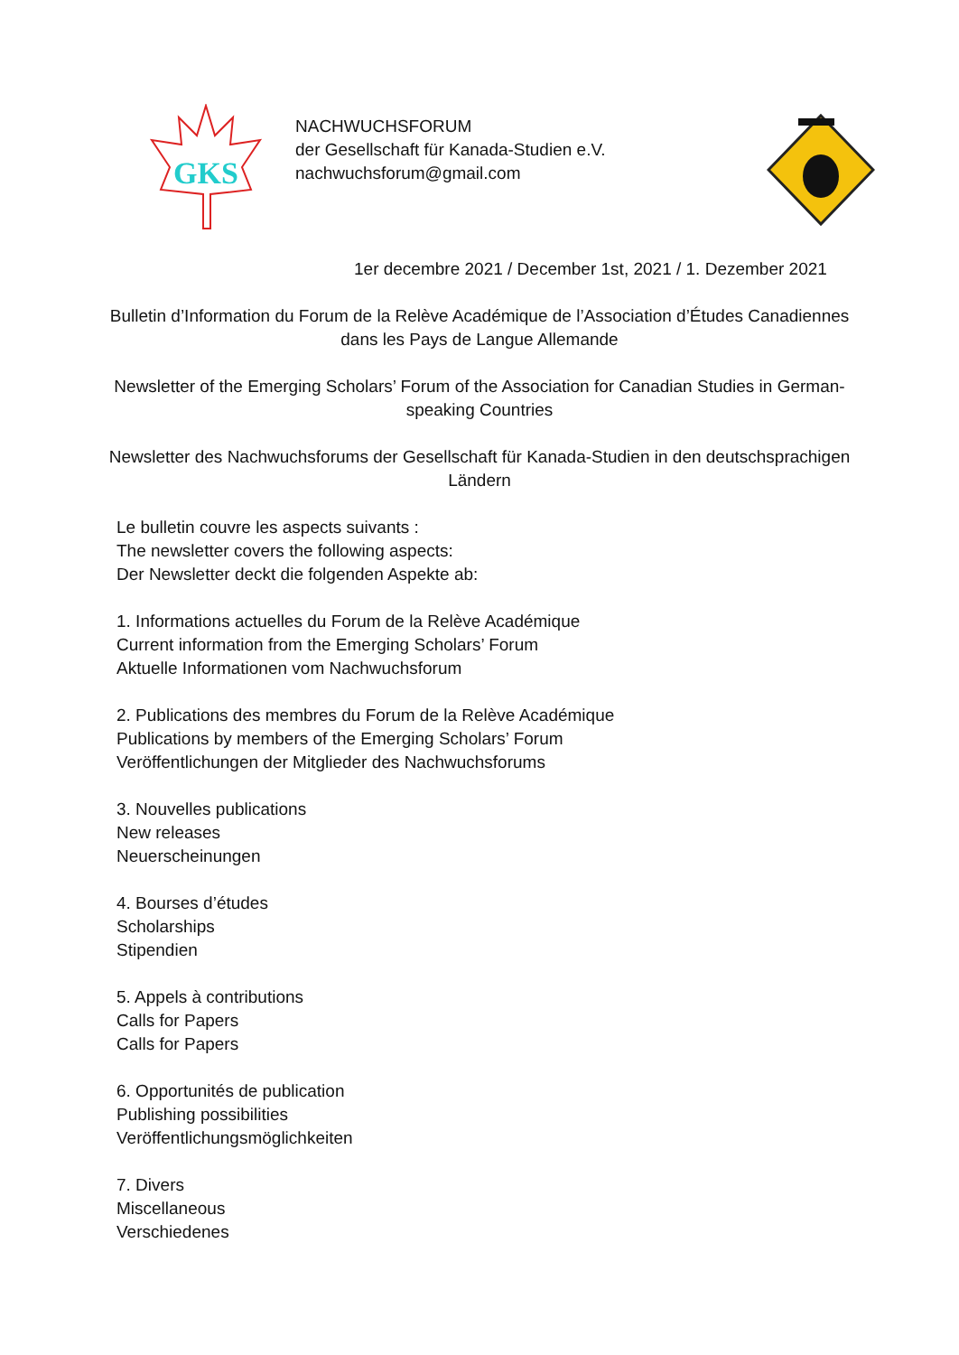GKS
NACHWUCHSFORUM
der Gesellschaft für Kanada-Studien e.V.
nachwuchsforum@gmail.com
1er decembre 2021 / December 1st, 2021 / 1. Dezember 2021
Bulletin d’Information du Forum de la Relève Académique de l’Association d’Études Canadiennes dans les Pays de Langue Allemande
Newsletter of the Emerging Scholars’ Forum of the Association for Canadian Studies in German-speaking Countries
Newsletter des Nachwuchsforums der Gesellschaft für Kanada-Studien in den deutschsprachigen Ländern
Le bulletin couvre les aspects suivants :
The newsletter covers the following aspects:
Der Newsletter deckt die folgenden Aspekte ab:
1. Informations actuelles du Forum de la Relève Académique
Current information from the Emerging Scholars’ Forum
Aktuelle Informationen vom Nachwuchsforum
2. Publications des membres du Forum de la Relève Académique
Publications by members of the Emerging Scholars’ Forum
Veröffentlichungen der Mitglieder des Nachwuchsforums
3. Nouvelles publications
New releases
Neuerscheinungen
4. Bourses d’études
Scholarships
Stipendien
5. Appels à contributions
Calls for Papers
Calls for Papers
6. Opportunités de publication
Publishing possibilities
Veröffentlichungsmöglichkeiten
7. Divers
Miscellaneous
Verschiedenes